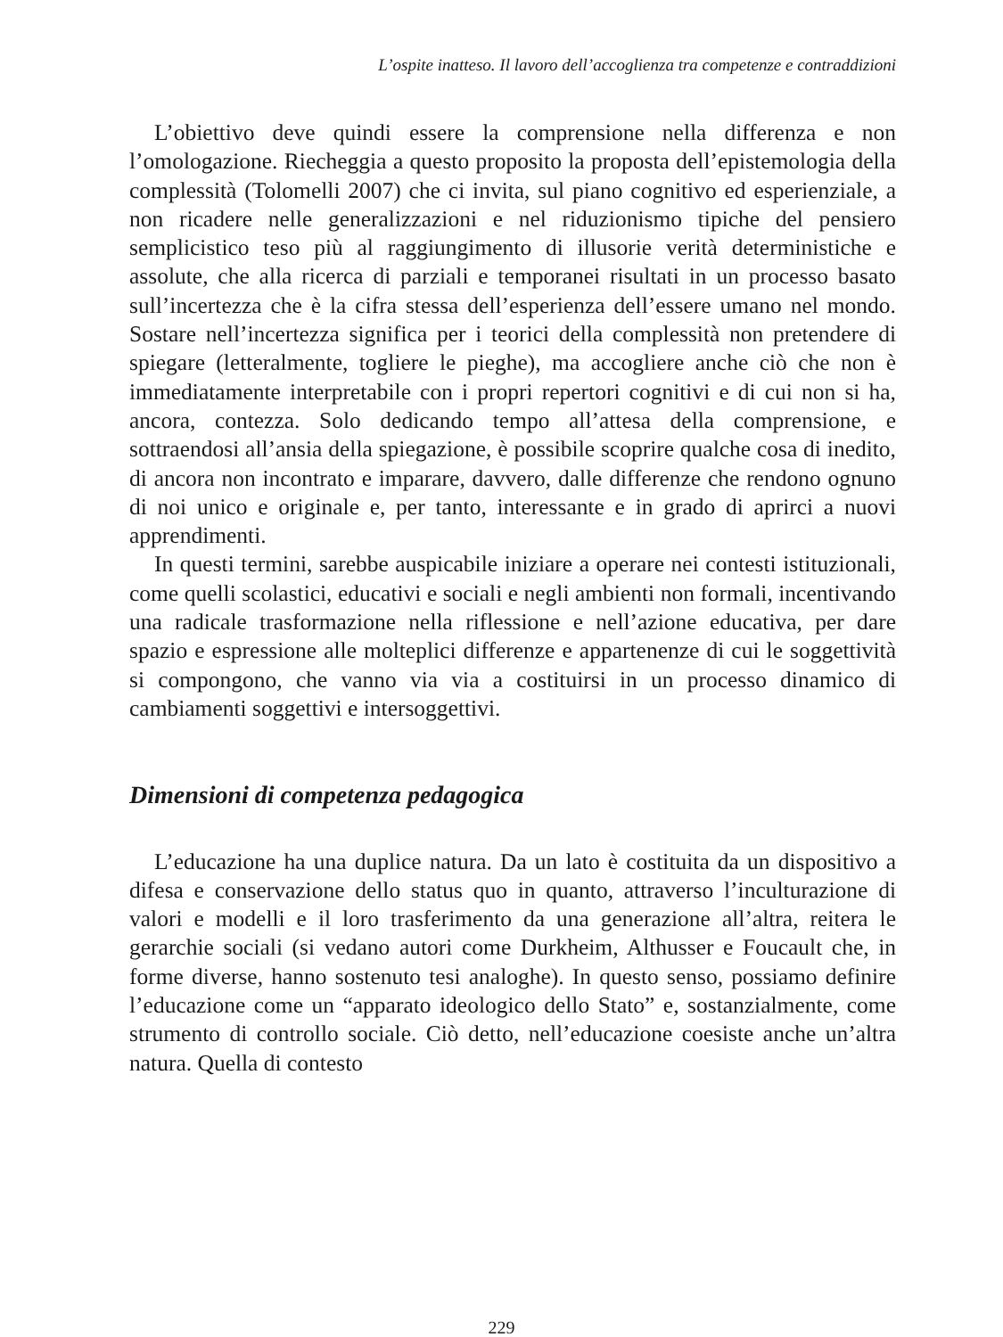L’ospite inatteso. Il lavoro dell’accoglienza tra competenze e contraddizioni
L’obiettivo deve quindi essere la comprensione nella differenza e non l’omologazione. Riecheggia a questo proposito la proposta dell’epistemologia della complessità (Tolomelli 2007) che ci invita, sul piano cognitivo ed esperienziale, a non ricadere nelle generalizzazioni e nel riduzionismo tipiche del pensiero semplicistico teso più al raggiungimento di illusorie verità deterministiche e assolute, che alla ricerca di parziali e temporanei risultati in un processo basato sull’incertezza che è la cifra stessa dell’esperienza dell’essere umano nel mondo. Sostare nell’incertezza significa per i teorici della complessità non pretendere di spiegare (letteralmente, togliere le pieghe), ma accogliere anche ciò che non è immediatamente interpretabile con i propri repertori cognitivi e di cui non si ha, ancora, contezza. Solo dedicando tempo all’attesa della comprensione, e sottraendosi all’ansia della spiegazione, è possibile scoprire qualche cosa di inedito, di ancora non incontrato e imparare, davvero, dalle differenze che rendono ognuno di noi unico e originale e, per tanto, interessante e in grado di aprirci a nuovi apprendimenti.
In questi termini, sarebbe auspicabile iniziare a operare nei contesti istituzionali, come quelli scolastici, educativi e sociali e negli ambienti non formali, incentivando una radicale trasformazione nella riflessione e nell’azione educativa, per dare spazio e espressione alle molteplici differenze e appartenenze di cui le soggettività si compongono, che vanno via via a costituirsi in un processo dinamico di cambiamenti soggettivi e intersoggettivi.
Dimensioni di competenza pedagogica
L’educazione ha una duplice natura. Da un lato è costituita da un dispositivo a difesa e conservazione dello status quo in quanto, attraverso l’inculturazione di valori e modelli e il loro trasferimento da una generazione all’altra, reitera le gerarchie sociali (si vedano autori come Durkheim, Althusser e Foucault che, in forme diverse, hanno sostenuto tesi analoghe). In questo senso, possiamo definire l’educazione come un “apparato ideologico dello Stato” e, sostanzialmente, come strumento di controllo sociale. Ciò detto, nell’educazione coesiste anche un’altra natura. Quella di contesto
229